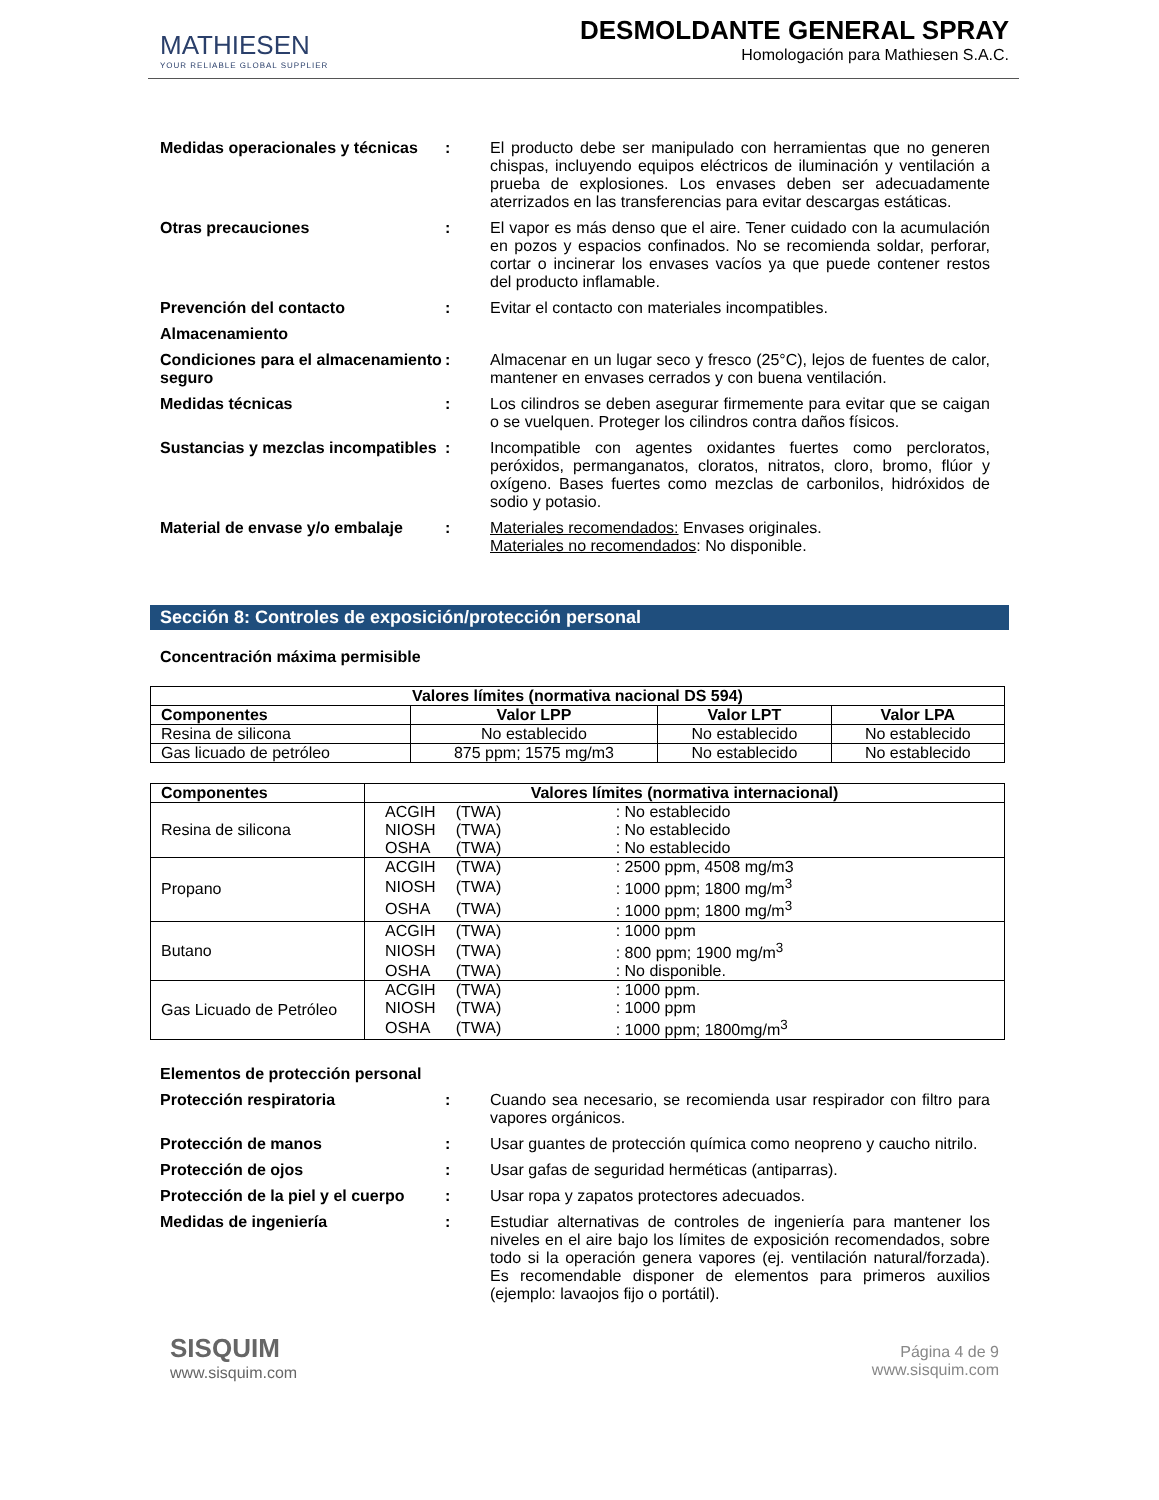MATHIESEN
YOUR RELIABLE GLOBAL SUPPLIER
DESMOLDANTE GENERAL SPRAY
Homologación para Mathiesen S.A.C.
Medidas operacionales y técnicas
: El producto debe ser manipulado con herramientas que no generen chispas, incluyendo equipos eléctricos de iluminación y ventilación a prueba de explosiones. Los envases deben ser adecuadamente aterrizados en las transferencias para evitar descargas estáticas.
Otras precauciones : El vapor es más denso que el aire. Tener cuidado con la acumulación en pozos y espacios confinados. No se recomienda soldar, perforar, cortar o incinerar los envases vacíos ya que puede contener restos del producto inflamable.
Prevención del contacto : Evitar el contacto con materiales incompatibles.
Almacenamiento
Condiciones para el almacenamiento seguro
: Almacenar en un lugar seco y fresco (25°C), lejos de fuentes de calor, mantener en envases cerrados y con buena ventilación.
Medidas técnicas : Los cilindros se deben asegurar firmemente para evitar que se caigan o se vuelquen. Proteger los cilindros contra daños físicos.
Sustancias y mezclas incompatibles
: Incompatible con agentes oxidantes fuertes como percloratos, peróxidos, permanganatos, cloratos, nitratos, cloro, bromo, flúor y oxígeno. Bases fuertes como mezclas de carbonilos, hidróxidos de sodio y potasio.
Material de envase y/o embalaje
: Materiales recomendados: Envases originales.
Materiales no recomendados: No disponible.
Sección 8: Controles de exposición/protección personal
Concentración máxima permisible
| Valores límites (normativa nacional DS 594) | | | |
| --- | --- | --- | --- |
| Componentes | Valor LPP | Valor LPT | Valor LPA |
| Resina de silicona | No establecido | No establecido | No establecido |
| Gas licuado de petróleo | 875 ppm; 1575 mg/m3 | No establecido | No establecido |
| Componentes | Valores límites (normativa internacional) |
| --- | --- |
| Resina de silicona | / ACGIH / (TWA) / : No establecido / / NIOSH / (TWA) / : No establecido / / OSHA / (TWA) / : No establecido / |
| Propano | / ACGIH / (TWA) / : 2500 ppm, 4508 mg/m3 / / NIOSH / (TWA) / : 1000 ppm; 1800 mg/m<sup>3</sup> / / OSHA / (TWA) / : 1000 ppm; 1800 mg/m<sup>3</sup> / |
| Butano | / ACGIH / (TWA) / : 1000 ppm / / NIOSH / (TWA) / : 800 ppm; 1900 mg/m<sup>3</sup> / / OSHA / (TWA) / : No disponible. / |
| Gas Licuado de Petróleo | / ACGIH / (TWA) / : 1000 ppm. / / NIOSH / (TWA) / : 1000 ppm / / OSHA / (TWA) / : 1000 ppm; 1800mg/m<sup>3</sup> / |
Elementos de protección personal
Protección respiratoria : Cuando sea necesario, se recomienda usar respirador con filtro para vapores orgánicos.
Protección de manos : Usar guantes de protección química como neopreno y caucho nitrilo.
Protección de ojos : Usar gafas de seguridad herméticas (antiparras).
Protección de la piel y el cuerpo
: Usar ropa y zapatos protectores adecuados.
Medidas de ingeniería : Estudiar alternativas de controles de ingeniería para mantener los niveles en el aire bajo los límites de exposición recomendados, sobre todo si la operación genera vapores (ej. ventilación natural/forzada). Es recomendable disponer de elementos para primeros auxilios (ejemplo: lavaojos fijo o portátil).
SISQUIM
www.sisquim.com
Página 4 de 9
www.sisquim.com